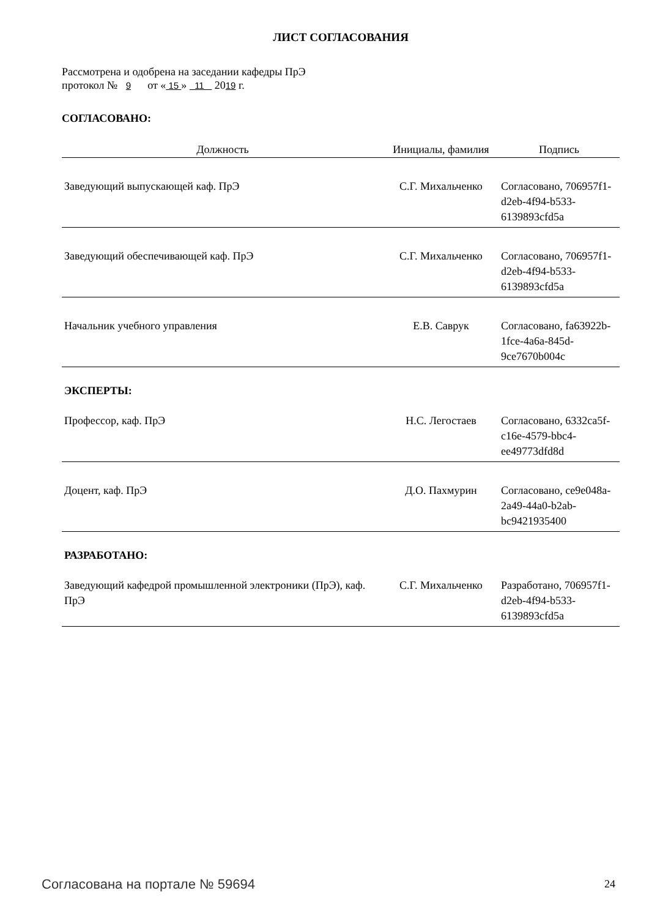ЛИСТ СОГЛАСОВАНИЯ
Рассмотрена и одобрена на заседании кафедры ПрЭ
протокол № 9 от « 15 » 11 2019 г.
СОГЛАСОВАНО:
| Должность | Инициалы, фамилия | Подпись |
| --- | --- | --- |
| Заведующий выпускающей каф. ПрЭ | С.Г. Михальченко | Согласовано, 706957f1-d2eb-4f94-b533-6139893cfd5a |
| Заведующий обеспечивающей каф. ПрЭ | С.Г. Михальченко | Согласовано, 706957f1-d2eb-4f94-b533-6139893cfd5a |
| Начальник учебного управления | Е.В. Саврук | Согласовано, fa63922b-1fce-4a6a-845d-9ce7670b004c |
ЭКСПЕРТЫ:
| Профессор, каф. ПрЭ | Н.С. Легостаев | Согласовано, 6332ca5f-c16e-4579-bbc4-ee49773dfd8d |
| Доцент, каф. ПрЭ | Д.О. Пахмурин | Согласовано, ce9e048a-2a49-44a0-b2ab-bc9421935400 |
РАЗРАБОТАНО:
| Заведующий кафедрой промышленной электроники (ПрЭ), каф. ПрЭ | С.Г. Михальченко | Разработано, 706957f1-d2eb-4f94-b533-6139893cfd5a |
Согласована на портале № 59694 24